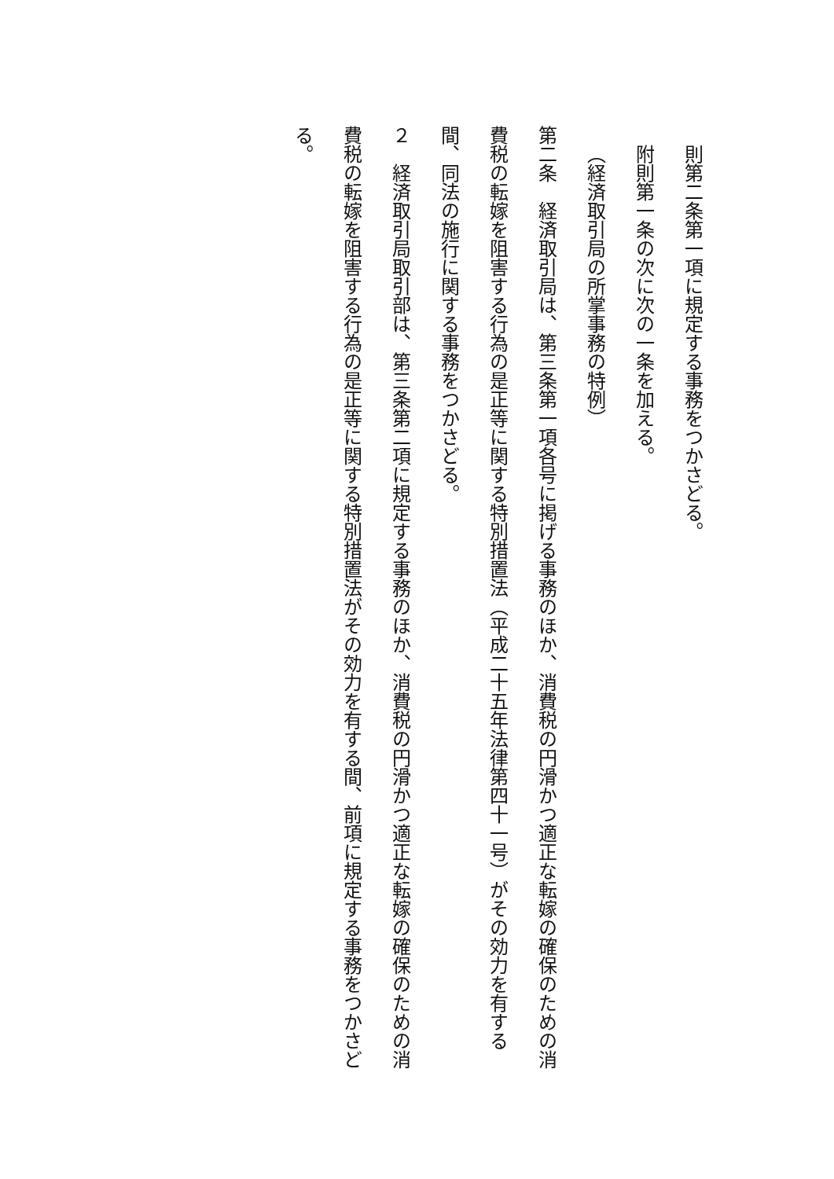則第二条第一項に規定する事務をつかさどる。
附則第一条の次に次の一条を加える。
（経済取引局の所掌事務の特例）
第二条　経済取引局は、第三条第一項各号に掲げる事務のほか、消費税の円滑かつ適正な転嫁の確保のための消費税の転嫁を阻害する行為の是正等に関する特別措置法（平成二十五年法律第四十一号）がその効力を有する間、同法の施行に関する事務をつかさどる。
２　経済取引局取引部は、第三条第二項に規定する事務のほか、消費税の円滑かつ適正な転嫁の確保のための消費税の転嫁を阻害する行為の是正等に関する特別措置法がその効力を有する間、前項に規定する事務をつかさどる。